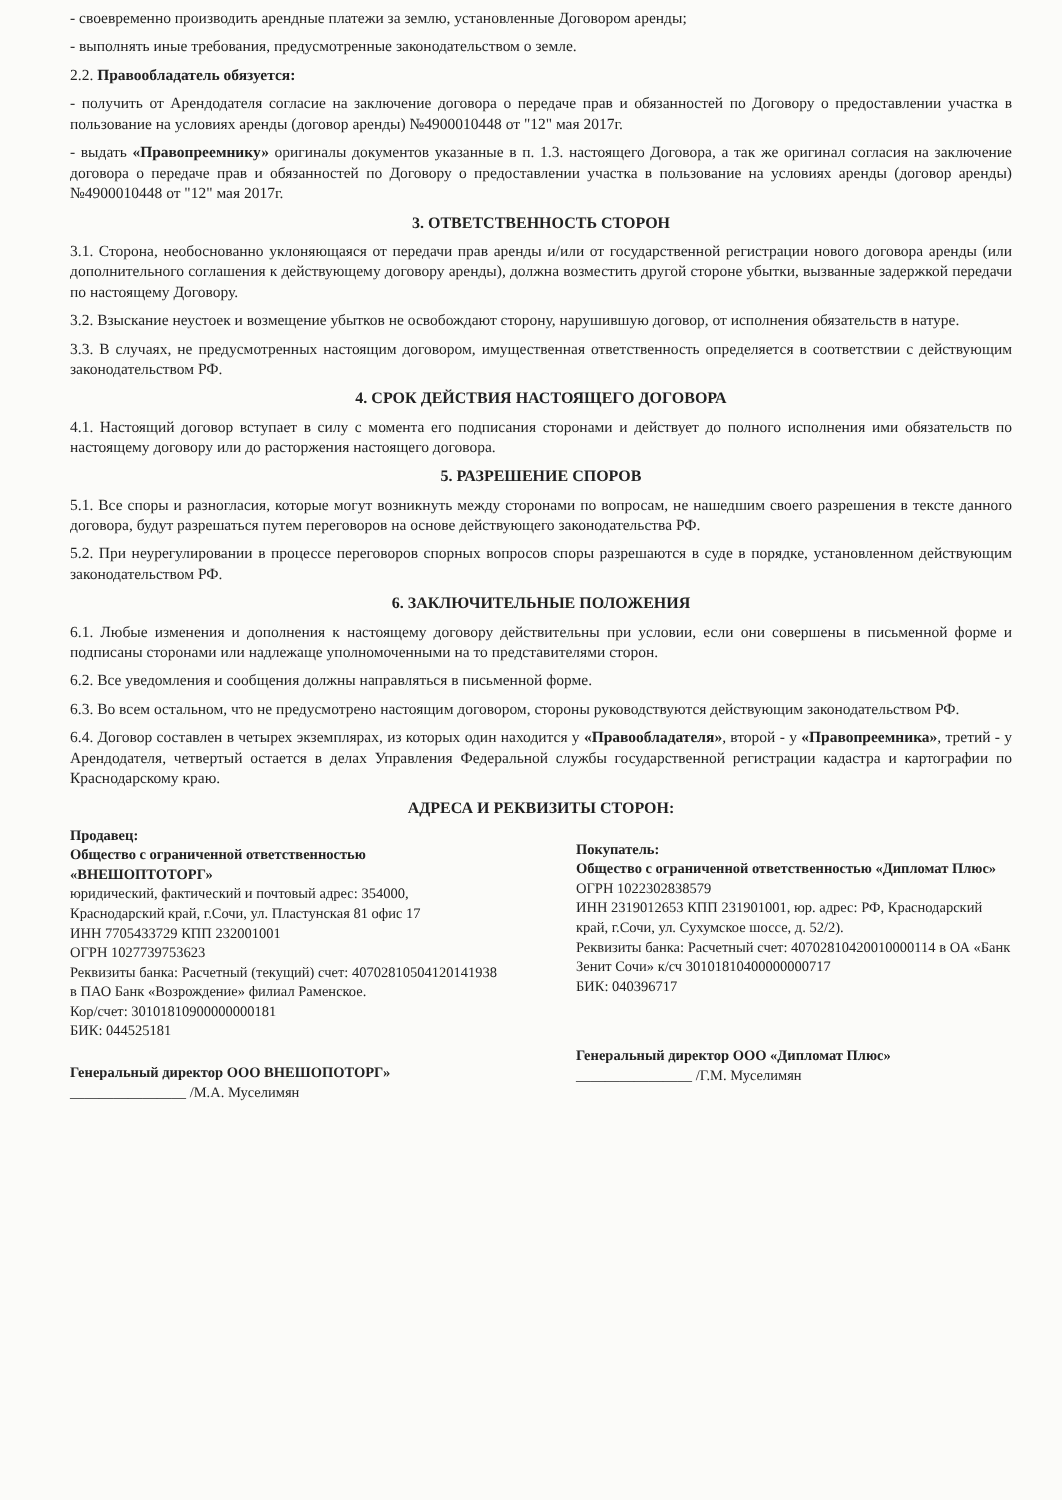- своевременно производить арендные платежи за землю, установленные Договором аренды;
- выполнять иные требования, предусмотренные законодательством о земле.
2.2. Правообладатель обязуется:
- получить от Арендодателя согласие на заключение договора о передаче прав и обязанностей по Договору о предоставлении участка в пользование на условиях аренды (договор аренды) №4900010448 от "12" мая 2017г.
- выдать «Правопреемнику» оригиналы документов указанные в п. 1.3. настоящего Договора, а так же оригинал согласия на заключение договора о передаче прав и обязанностей по Договору о предоставлении участка в пользование на условиях аренды (договор аренды) №4900010448 от "12" мая 2017г.
3. ОТВЕТСТВЕННОСТЬ СТОРОН
3.1. Сторона, необоснованно уклоняющаяся от передачи прав аренды и/или от государственной регистрации нового договора аренды (или дополнительного соглашения к действующему договору аренды), должна возместить другой стороне убытки, вызванные задержкой передачи по настоящему Договору.
3.2. Взыскание неустоек и возмещение убытков не освобождают сторону, нарушившую договор, от исполнения обязательств в натуре.
3.3. В случаях, не предусмотренных настоящим договором, имущественная ответственность определяется в соответствии с действующим законодательством РФ.
4. СРОК ДЕЙСТВИЯ НАСТОЯЩЕГО ДОГОВОРА
4.1. Настоящий договор вступает в силу с момента его подписания сторонами и действует до полного исполнения ими обязательств по настоящему договору или до расторжения настоящего договора.
5. РАЗРЕШЕНИЕ СПОРОВ
5.1. Все споры и разногласия, которые могут возникнуть между сторонами по вопросам, не нашедшим своего разрешения в тексте данного договора, будут разрешаться путем переговоров на основе действующего законодательства РФ.
5.2. При неурегулировании в процессе переговоров спорных вопросов споры разрешаются в суде в порядке, установленном действующим законодательством РФ.
6. ЗАКЛЮЧИТЕЛЬНЫЕ ПОЛОЖЕНИЯ
6.1. Любые изменения и дополнения к настоящему договору действительны при условии, если они совершены в письменной форме и подписаны сторонами или надлежаще уполномоченными на то представителями сторон.
6.2. Все уведомления и сообщения должны направляться в письменной форме.
6.3. Во всем остальном, что не предусмотрено настоящим договором, стороны руководствуются действующим законодательством РФ.
6.4. Договор составлен в четырех экземплярах, из которых один находится у «Правообладателя», второй - у «Правопреемника», третий - у Арендодателя, четвертый остается в делах Управления Федеральной службы государственной регистрации кадастра и картографии по Краснодарскому краю.
АДРЕСА И РЕКВИЗИТЫ СТОРОН:
Продавец:
Общество с ограниченной ответственностью «ВНЕШОПТОТОРГ»
юридический, фактический и почтовый адрес: 354000, Краснодарский край, г.Сочи, ул. Пластунская 81 офис 17
ИНН 7705433729 КПП 232001001
ОГРН 1027739753623
Реквизиты банка: Расчетный (текущий) счет: 40702810504120141938 в ПАО Банк «Возрождение» филиал Раменское.
Кор/счет: 30101810900000000181
БИК: 044525181
Генеральный директор ООО ВНЕШОПОТОРГ»
________________ /М.А. Муселимян
Покупатель:
Общество с ограниченной ответственностью «Дипломат Плюс»
ОГРН 1022302838579
ИНН 2319012653 КПП 231901001, юр. адрес: РФ, Краснодарский край, г.Сочи, ул. Сухумское шоссе, д. 52/2).
Реквизиты банка: Расчетный счет: 40702810420010000114 в ОА «Банк Зенит Сочи» к/сч 30101810400000000717
БИК: 040396717
Генеральный директор ООО «Дипломат Плюс»
________________ /Г.М. Муселимян